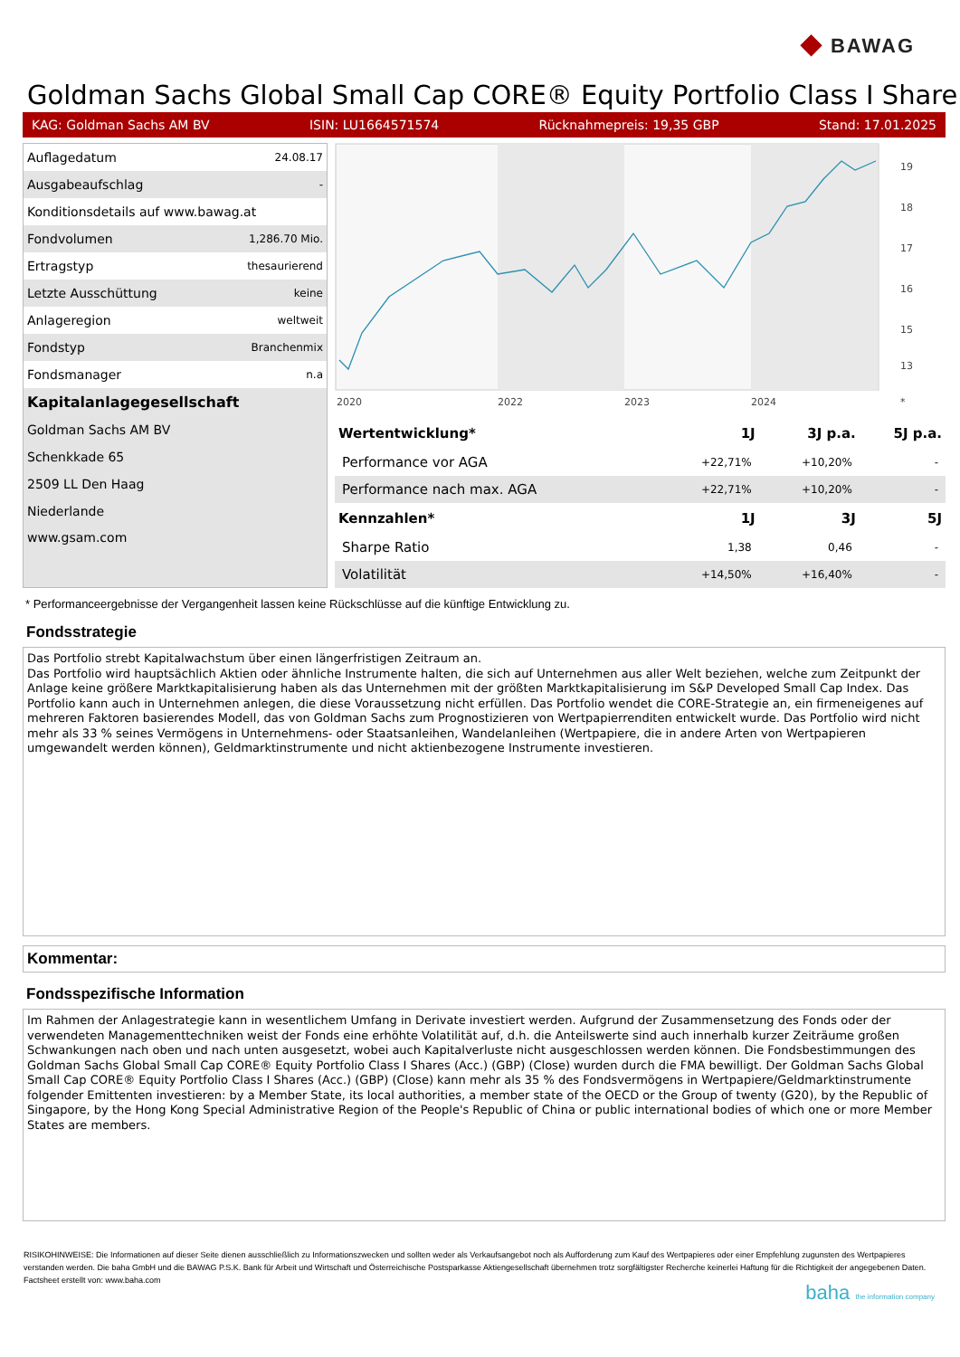◆ BAWAG
Goldman Sachs Global Small Cap CORE® Equity Portfolio Class I Share
KAG: Goldman Sachs AM BV ISIN: LU1664571574 Rücknahmepreis: 19,35 GBP Stand: 17.01.2025
| Auflagedatum | 24.08.17 |
| Ausgabeaufschlag | - |
| Konditionsdetails auf www.bawag.at | |
| Fondvolumen | 1,286.70 Mio. |
| Ertragstyp | thesaurierend |
| Letzte Ausschüttung | keine |
| Anlageregion | weltweit |
| Fondstyp | Branchenmix |
| Fondsmanager | n.a |
| Kapitalanlagegesellschaft | |
| Goldman Sachs AM BV | |
| Schenkkade 65 | |
| 2509 LL Den Haag | |
| Niederlande | |
| www.gsam.com | |
19
18
17
16
15
13
2020
2022
2023
2024
*
| Wertentwicklung* | 1J | 3J p.a. | 5J p.a. |
| --- | --- | --- | --- |
| Performance vor AGA | +22,71% | +10,20% | - |
| Performance nach max. AGA | +22,71% | +10,20% | - |
| Kennzahlen* | 1J | 3J | 5J |
| Sharpe Ratio | 1,38 | 0,46 | - |
| Volatilität | +14,50% | +16,40% | - |
* Performanceergebnisse der Vergangenheit lassen keine Rückschlüsse auf die künftige Entwicklung zu.
Fondsstrategie
Das Portfolio strebt Kapitalwachstum über einen längerfristigen Zeitraum an.
Das Portfolio wird hauptsächlich Aktien oder ähnliche Instrumente halten, die sich auf Unternehmen aus aller Welt beziehen, welche zum Zeitpunkt der Anlage keine größere Marktkapitalisierung haben als das Unternehmen mit der größten Marktkapitalisierung im S&P Developed Small Cap Index. Das Portfolio kann auch in Unternehmen anlegen, die diese Voraussetzung nicht erfüllen. Das Portfolio wendet die CORE-Strategie an, ein firmeneigenes auf mehreren Faktoren basierendes Modell, das von Goldman Sachs zum Prognostizieren von Wertpapierrenditen entwickelt wurde. Das Portfolio wird nicht mehr als 33 % seines Vermögens in Unternehmens- oder Staatsanleihen, Wandelanleihen (Wertpapiere, die in andere Arten von Wertpapieren umgewandelt werden können), Geldmarktinstrumente und nicht aktienbezogene Instrumente investieren.
Kommentar:
Fondsspezifische Information
Im Rahmen der Anlagestrategie kann in wesentlichem Umfang in Derivate investiert werden. Aufgrund der Zusammensetzung des Fonds oder der verwendeten Managementtechniken weist der Fonds eine erhöhte Volatilität auf, d.h. die Anteilswerte sind auch innerhalb kurzer Zeiträume großen Schwankungen nach oben und nach unten ausgesetzt, wobei auch Kapitalverluste nicht ausgeschlossen werden können. Die Fondsbestimmungen des Goldman Sachs Global Small Cap CORE® Equity Portfolio Class I Shares (Acc.) (GBP) (Close) wurden durch die FMA bewilligt. Der Goldman Sachs Global Small Cap CORE® Equity Portfolio Class I Shares (Acc.) (GBP) (Close) kann mehr als 35 % des Fondsvermögens in Wertpapiere/Geldmarktinstrumente folgender Emittenten investieren: by a Member State, its local authorities, a member state of the OECD or the Group of twenty (G20), by the Republic of Singapore, by the Hong Kong Special Administrative Region of the People's Republic of China or public international bodies of which one or more Member States are members.
RISIKOHINWEISE: Die Informationen auf dieser Seite dienen ausschließlich zu Informationszwecken und sollten weder als Verkaufsangebot noch als Aufforderung zum Kauf des Wertpapieres oder einer Empfehlung zugunsten des Wertpapieres verstanden werden. Die baha GmbH und die BAWAG P.S.K. Bank für Arbeit und Wirtschaft und Österreichische Postsparkasse Aktiengesellschaft übernehmen trotz sorgfältigster Recherche keinerlei Haftung für die Richtigkeit der angegebenen Daten.
Factsheet erstellt von: www.baha.com
baha the information company